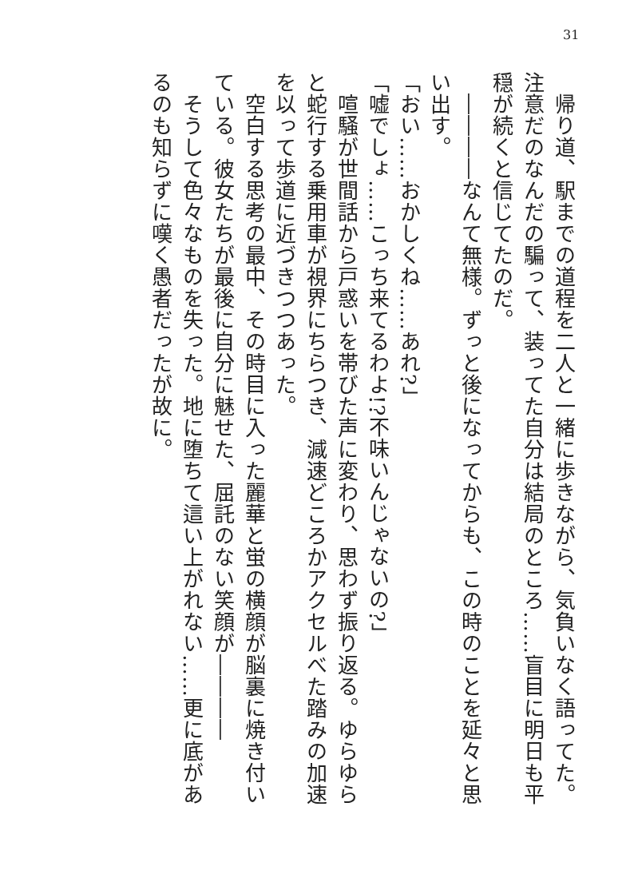31
　帰り道、駅までの道程を二人と一緒に歩きながら、気負いなく語ってた。注意だのなんだの騙って、装ってた自分は結局のところ……盲目に明日も平穏が続くと信じてたのだ。
　――――なんて無様。ずっと後になってからも、この時のことを延々と思い出す。
「おい……おかしくね……あれ?」
「嘘でしょ……こっち来てるわよ!?不味いんじゃないの?」
　喧騒が世間話から戸惑いを帯びた声に変わり、思わず振り返る。ゆらゆらと蛇行する乗用車が視界にちらつき、減速どころかアクセルべた踏みの加速を以って歩道に近づきつつあった。
　空白する思考の最中、その時目に入った麗華と蛍の横顔が脳裏に焼き付いている。彼女たちが最後に自分に魅せた、屈託のない笑顔が――――
　そうして色々なものを失った。地に堕ちて這い上がれない……更に底があるのも知らずに嘆く愚者だったが故に。